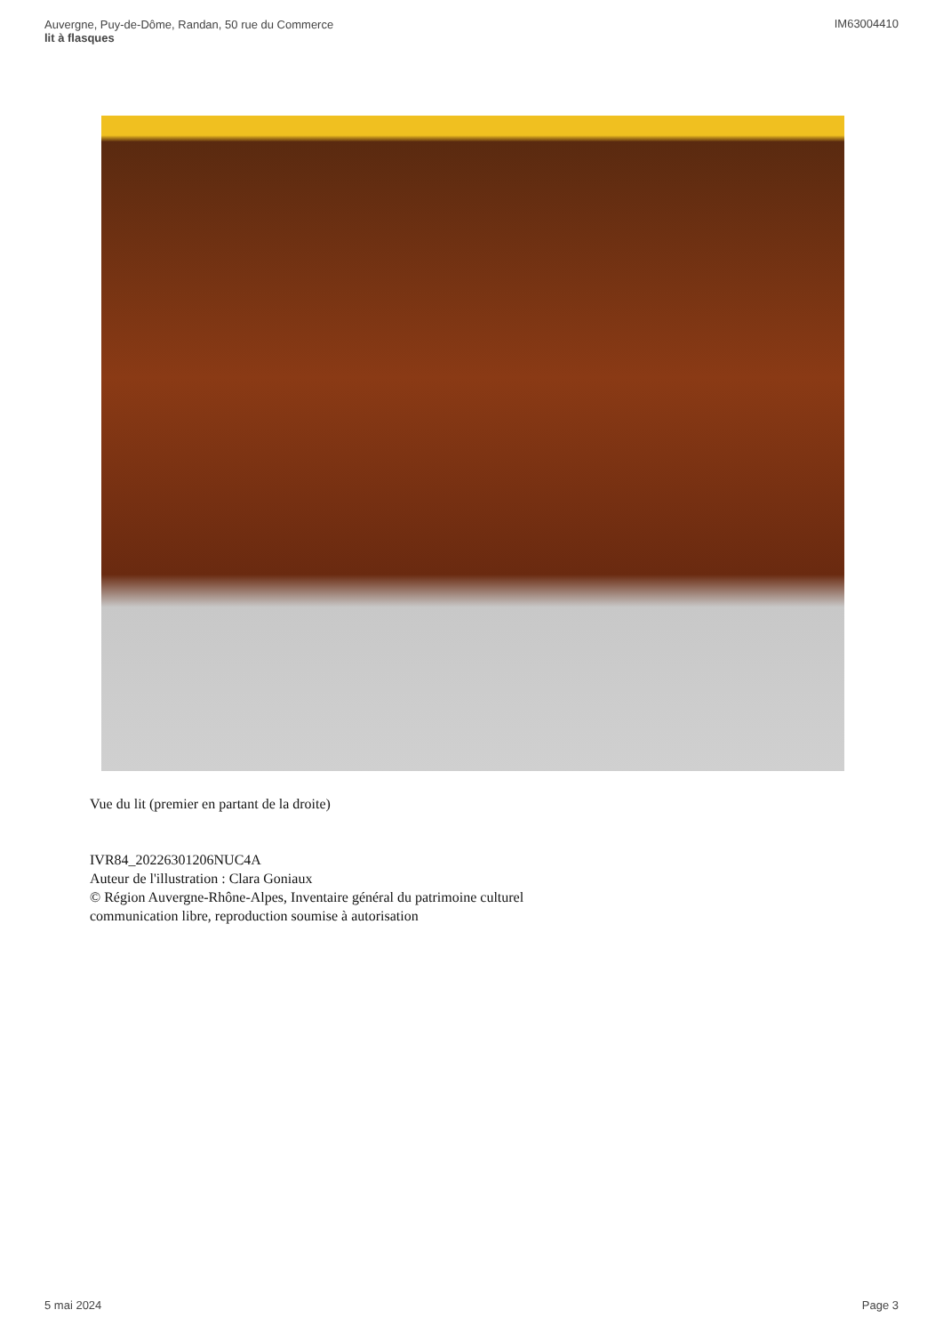Auvergne, Puy-de-Dôme, Randan, 50 rue du Commerce
lit à flasques
IM63004410
Vue du lit (premier en partant de la droite)
IVR84_20226301206NUC4A
Auteur de l'illustration : Clara Goniaux
© Région Auvergne-Rhône-Alpes, Inventaire général du patrimoine culturel
communication libre, reproduction soumise à autorisation
5 mai 2024 Page 3